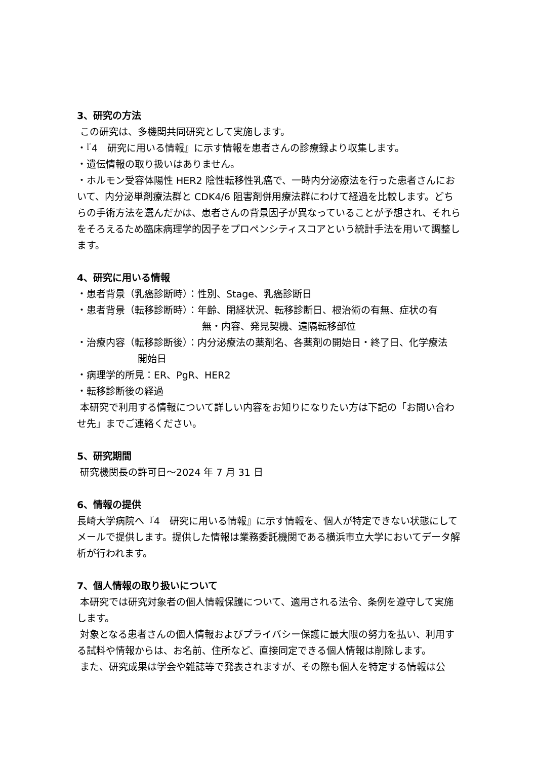3、研究の方法
この研究は、多機関共同研究として実施します。
・『4　研究に用いる情報』に示す情報を患者さんの診療録より収集します。
・遺伝情報の取り扱いはありません。
・ホルモン受容体陽性 HER2 陰性転移性乳癌で、一時内分泌療法を行った患者さんにおいて、内分泌単剤療法群と CDK4/6 阻害剤併用療法群にわけて経過を比較します。どちらの手術方法を選んだかは、患者さんの背景因子が異なっていることが予想され、それらをそろえるため臨床病理学的因子をプロペンシティスコアという統計手法を用いて調整します。
4、研究に用いる情報
・患者背景（乳癌診断時）：性別、Stage、乳癌診断日
・患者背景（転移診断時）：年齢、閉経状況、転移診断日、根治術の有無、症状の有
無・内容、発見契機、遠隔転移部位
・治療内容（転移診断後）：内分泌療法の薬剤名、各薬剤の開始日・終了日、化学療法
開始日
・病理学的所見：ER、PgR、HER2
・転移診断後の経過
本研究で利用する情報について詳しい内容をお知りになりたい方は下記の「お問い合わせ先」までご連絡ください。
5、研究期間
研究機関長の許可日～2024 年 7 月 31 日
6、情報の提供
長崎大学病院へ『4　研究に用いる情報』に示す情報を、個人が特定できない状態にしてメールで提供します。提供した情報は業務委託機関である横浜市立大学においてデータ解析が行われます。
7、個人情報の取り扱いについて
本研究では研究対象者の個人情報保護について、適用される法令、条例を遵守して実施します。
対象となる患者さんの個人情報およびプライバシー保護に最大限の努力を払い、利用する試料や情報からは、お名前、住所など、直接同定できる個人情報は削除します。
また、研究成果は学会や雑誌等で発表されますが、その際も個人を特定する情報は公